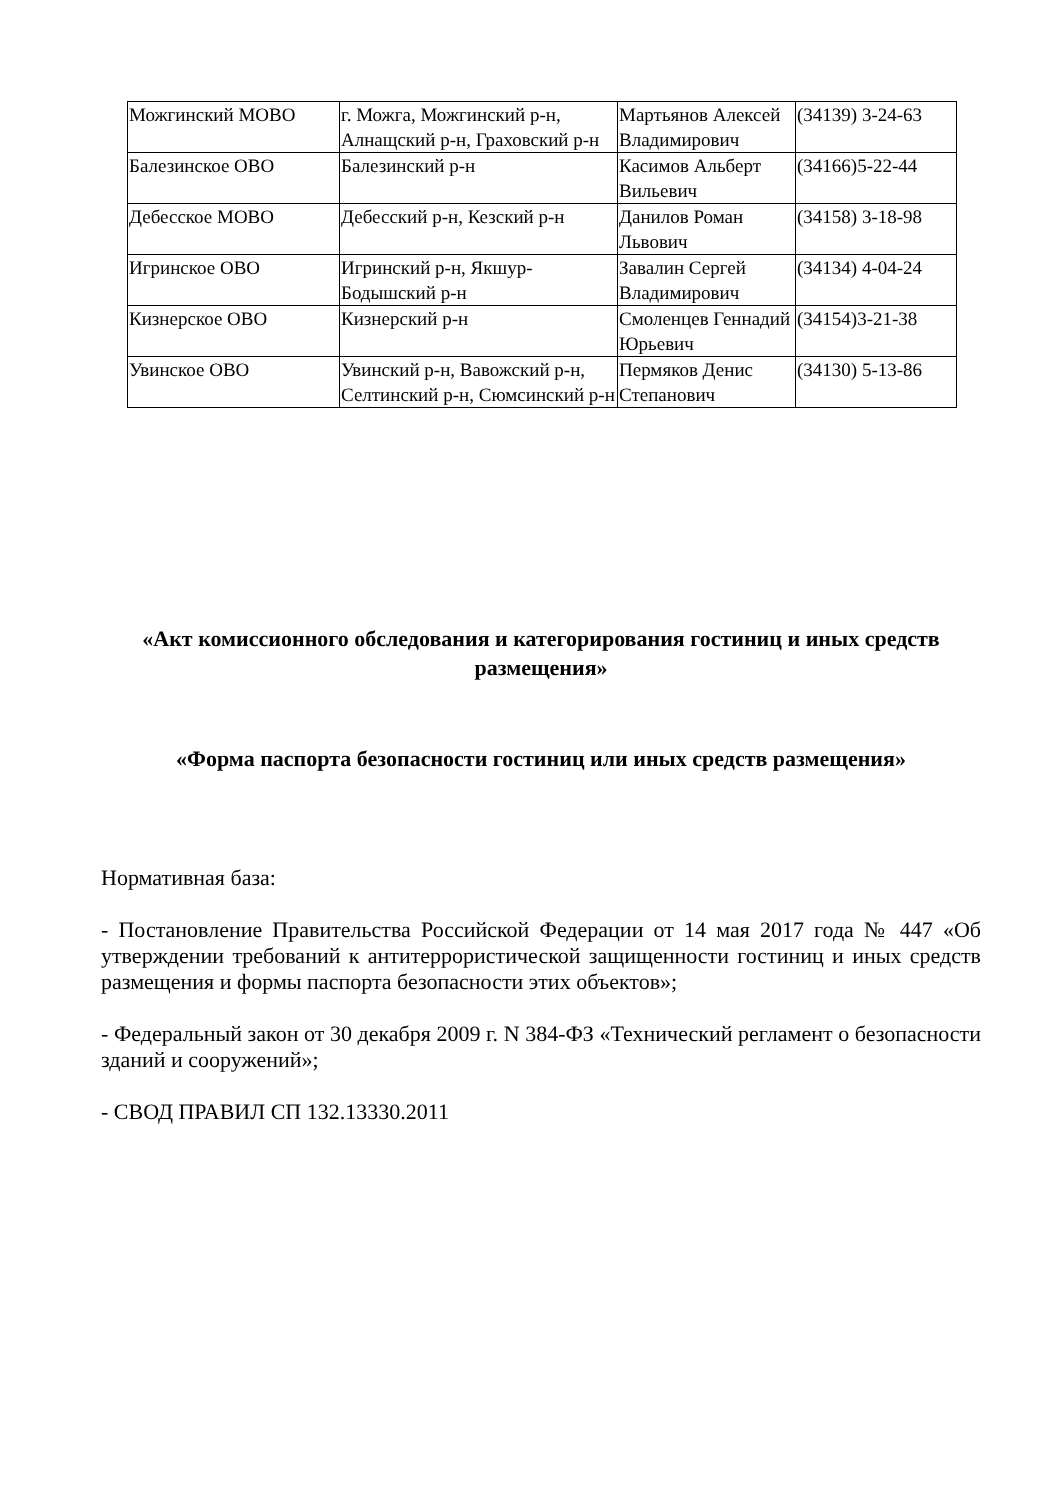| Можгинский МОВО | г. Можга, Можгинский р-н, Алнащский р-н, Граховский р-н | Мартьянов Алексей Владимирович | (34139) 3-24-63 |
| Балезинское ОВО | Балезинский р-н | Касимов Альберт Вильевич | (34166)5-22-44 |
| Дебесское МОВО | Дебесский р-н, Кезский р-н | Данилов Роман Львович | (34158) 3-18-98 |
| Игринское ОВО | Игринский р-н, Якшур-Бодышский р-н | Завалин Сергей Владимирович | (34134) 4-04-24 |
| Кизнерское ОВО | Кизнерский р-н | Смоленцев Геннадий Юрьевич | (34154)3-21-38 |
| Увинское ОВО | Увинский р-н, Вавожский р-н, Селтинский р-н, Сюмсинский р-н | Пермяков Денис Степанович | (34130) 5-13-86 |
«Акт комиссионного обследования и категорирования гостиниц и иных средств размещения»
«Форма паспорта безопасности гостиниц или иных средств размещения»
Нормативная база:
- Постановление Правительства Российской Федерации от 14 мая 2017 года № 447 «Об утверждении требований к антитеррористической защищенности гостиниц и иных средств размещения и формы паспорта безопасности этих объектов»;
- Федеральный закон от 30 декабря 2009 г. N 384-ФЗ «Технический регламент о безопасности зданий и сооружений»;
- СВОД ПРАВИЛ СП 132.13330.2011